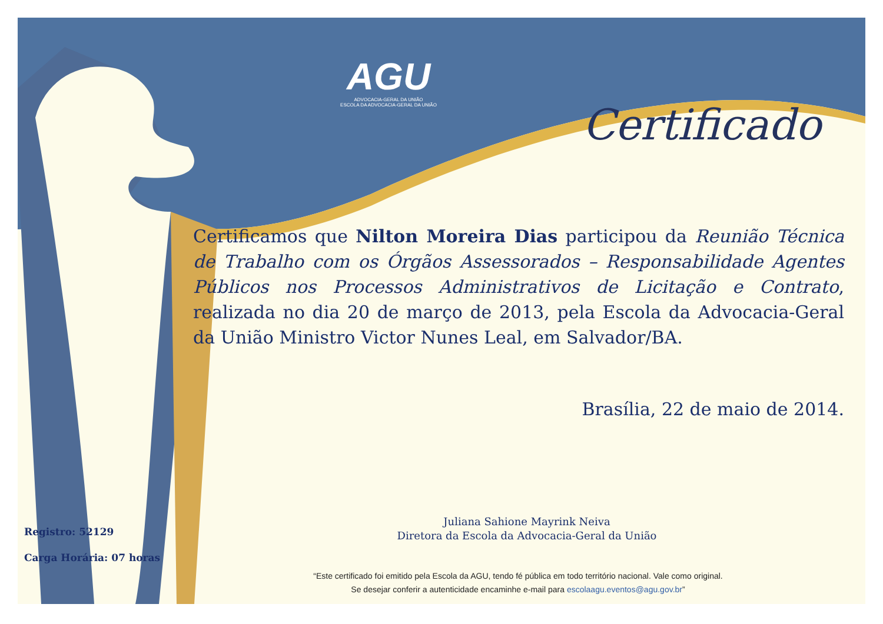AGU
ADVOCACIA-GERAL DA UNIÃO
ESCOLA DA ADVOCACIA-GERAL DA UNIÃO
Certificado
Certificamos que Nilton Moreira Dias participou da Reunião Técnica de Trabalho com os Órgãos Assessorados – Responsabilidade Agentes Públicos nos Processos Administrativos de Licitação e Contrato, realizada no dia 20 de março de 2013, pela Escola da Advocacia-Geral da União Ministro Victor Nunes Leal, em Salvador/BA.
Brasília, 22 de maio de 2014.
Juliana Sahione Mayrink Neiva
Diretora da Escola da Advocacia-Geral da União
Registro: 52129
Carga Horária: 07 horas
“Este certificado foi emitido pela Escola da AGU, tendo fé pública em todo território nacional. Vale como original.
Se desejar conferir a autenticidade encaminhe e-mail para escolaagu.eventos@agu.gov.br”